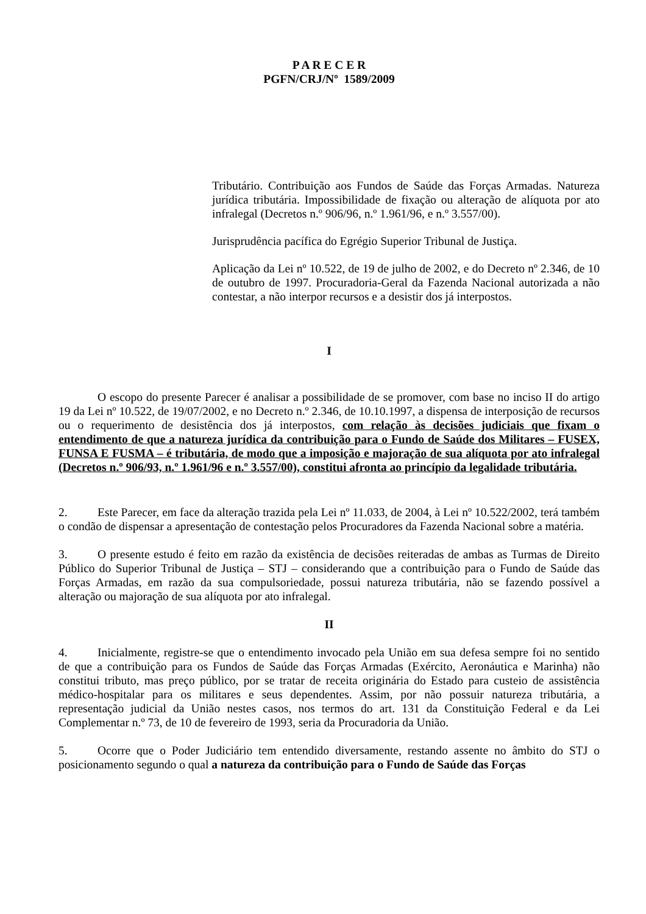P A R E C E R
PGFN/CRJ/Nº 1589/2009
Tributário. Contribuição aos Fundos de Saúde das Forças Armadas. Natureza jurídica tributária. Impossibilidade de fixação ou alteração de alíquota por ato infralegal (Decretos n.º 906/96, n.º 1.961/96, e n.º 3.557/00).
Jurisprudência pacífica do Egrégio Superior Tribunal de Justiça.
Aplicação da Lei nº 10.522, de 19 de julho de 2002, e do Decreto nº 2.346, de 10 de outubro de 1997. Procuradoria-Geral da Fazenda Nacional autorizada a não contestar, a não interpor recursos e a desistir dos já interpostos.
I
O escopo do presente Parecer é analisar a possibilidade de se promover, com base no inciso II do artigo 19 da Lei nº 10.522, de 19/07/2002, e no Decreto n.º 2.346, de 10.10.1997, a dispensa de interposição de recursos ou o requerimento de desistência dos já interpostos, com relação às decisões judiciais que fixam o entendimento de que a natureza jurídica da contribuição para o Fundo de Saúde dos Militares – FUSEX, FUNSA E FUSMA – é tributária, de modo que a imposição e majoração de sua alíquota por ato infralegal (Decretos n.º 906/93, n.º 1.961/96 e n.º 3.557/00), constitui afronta ao princípio da legalidade tributária.
2. Este Parecer, em face da alteração trazida pela Lei nº 11.033, de 2004, à Lei nº 10.522/2002, terá também o condão de dispensar a apresentação de contestação pelos Procuradores da Fazenda Nacional sobre a matéria.
3. O presente estudo é feito em razão da existência de decisões reiteradas de ambas as Turmas de Direito Público do Superior Tribunal de Justiça – STJ – considerando que a contribuição para o Fundo de Saúde das Forças Armadas, em razão da sua compulsoriedade, possui natureza tributária, não se fazendo possível a alteração ou majoração de sua alíquota por ato infralegal.
II
4. Inicialmente, registre-se que o entendimento invocado pela União em sua defesa sempre foi no sentido de que a contribuição para os Fundos de Saúde das Forças Armadas (Exército, Aeronáutica e Marinha) não constitui tributo, mas preço público, por se tratar de receita originária do Estado para custeio de assistência médico-hospitalar para os militares e seus dependentes. Assim, por não possuir natureza tributária, a representação judicial da União nestes casos, nos termos do art. 131 da Constituição Federal e da Lei Complementar n.º 73, de 10 de fevereiro de 1993, seria da Procuradoria da União.
5. Ocorre que o Poder Judiciário tem entendido diversamente, restando assente no âmbito do STJ o posicionamento segundo o qual a natureza da contribuição para o Fundo de Saúde das Forças